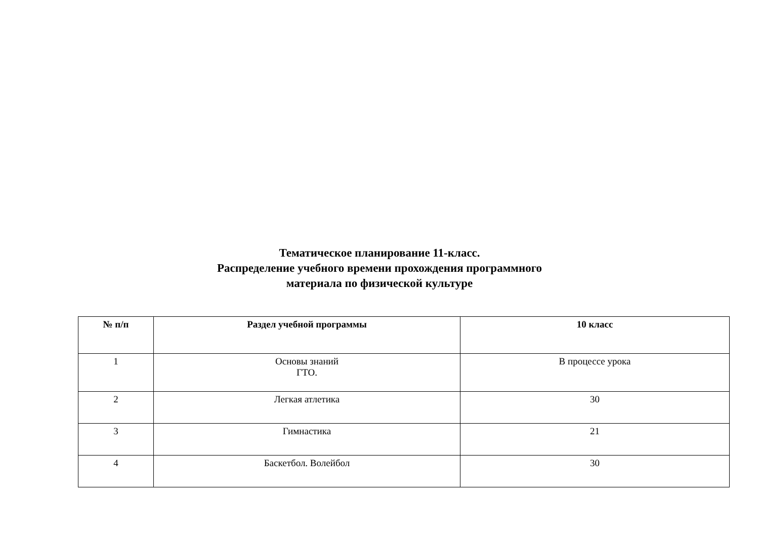Тематическое планирование 11-класс.
Распределение учебного времени прохождения программного
материала по физической культуре
| № п/п | Раздел учебной программы | 10 класс |
| --- | --- | --- |
| 1 | Основы знаний ГТО. | В процессе урока |
| 2 | Легкая атлетика | 30 |
| 3 | Гимнастика | 21 |
| 4 | Баскетбол. Волейбол | 30 |